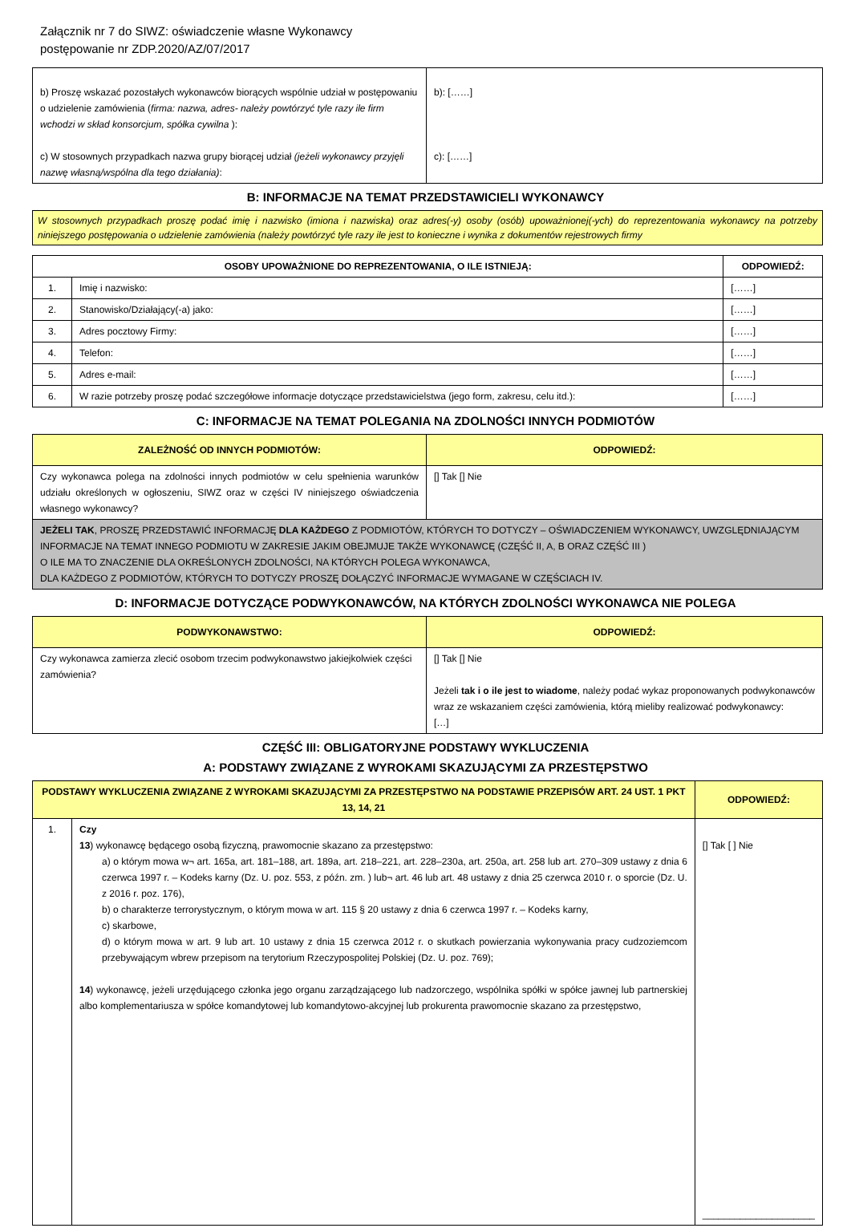Załącznik nr 7 do SIWZ: oświadczenie własne Wykonawcy
postępowanie nr ZDP.2020/AZ/07/2017
| b) Proszę wskazać pozostałych wykonawców biorących wspólnie udział w postępowaniu o udzielenie zamówienia ( firma: nazwa, adres- należy powtórzyć tyle razy ile firm wchodzi w skład konsorcjum, spółka cywilna ): c) W stosownych przypadkach nazwa grupy biorącej udział (jeżeli wykonawcy przyjęli nazwę własną/wspólna dla tego działania) : | b): [……] c): [……] |
B: INFORMACJE NA TEMAT PRZEDSTAWICIELI WYKONAWCY
W stosownych przypadkach proszę podać imię i nazwisko (imiona i nazwiska) oraz adres(-y) osoby (osób) upoważnionej(-ych) do reprezentowania wykonawcy na potrzeby niniejszego postępowania o udzielenie zamówienia (należy powtórzyć tyle razy ile jest to konieczne i wynika z dokumentów rejestrowych firmy
| OSOBY UPOWAŻNIONE DO REPREZENTOWANIA, O ILE ISTNIEJĄ: | | ODPOWIEDŹ: |
| --- | --- | --- |
| 1. | Imię i nazwisko: | [……] |
| 2. | Stanowisko/Działający(-a) jako: | [……] |
| 3. | Adres pocztowy Firmy: | [……] |
| 4. | Telefon: | [……] |
| 5. | Adres e-mail: | [……] |
| 6. | W razie potrzeby proszę podać szczegółowe informacje dotyczące przedstawicielstwa (jego form, zakresu, celu itd.): | [……] |
C: INFORMACJE NA TEMAT POLEGANIA NA ZDOLNOŚCI INNYCH PODMIOTÓW
| ZALEŻNOŚĆ OD INNYCH PODMIOTÓW: | ODPOWIEDŹ: |
| --- | --- |
| Czy wykonawca polega na zdolności innych podmiotów w celu spełnienia warunków udziału określonych w ogłoszeniu, SIWZ oraz w części IV niniejszego oświadczenia własnego wykonawcy? | [] Tak [] Nie |
| JEŻELI TAK , PROSZĘ PRZEDSTAWIĆ INFORMACJĘ DLA KAŻDEGO Z PODMIOTÓW, KTÓRYCH TO DOTYCZY – OŚWIADCZENIEM WYKONAWCY, UWZGLĘDNIAJĄCYM INFORMACJE NA TEMAT INNEGO PODMIOTU W ZAKRESIE JAKIM OBEJMUJE TAKŻE WYKONAWCĘ (CZĘŚĆ II, A, B ORAZ CZĘŚĆ III ) O ILE MA TO ZNACZENIE DLA OKREŚLONYCH ZDOLNOŚCI, NA KTÓRYCH POLEGA WYKONAWCA, DLA KAŻDEGO Z PODMIOTÓW, KTÓRYCH TO DOTYCZY PROSZĘ DOŁĄCZYĆ INFORMACJE WYMAGANE W CZĘŚCIACH IV. | |
D: INFORMACJE DOTYCZĄCE PODWYKONAWCÓW, NA KTÓRYCH ZDOLNOŚCI WYKONAWCA NIE POLEGA
| PODWYKONAWSTWO: | ODPOWIEDŹ: |
| --- | --- |
| Czy wykonawca zamierza zlecić osobom trzecim podwykonawstwo jakiejkolwiek części zamówienia? | [] Tak [] Nie Jeżeli tak i o ile jest to wiadome , należy podać wykaz proponowanych podwykonawców wraz ze wskazaniem części zamówienia, którą mieliby realizować podwykonawcy: […] |
CZĘŚĆ III: OBLIGATORYJNE PODSTAWY WYKLUCZENIA
A: PODSTAWY ZWIĄZANE Z WYROKAMI SKAZUJĄCYMI ZA PRZESTĘPSTWO
| PODSTAWY WYKLUCZENIA ZWIĄZANE Z WYROKAMI SKAZUJĄCYMI ZA PRZESTĘPSTWO NA PODSTAWIE PRZEPISÓW ART. 24 UST. 1 PKT 13, 14, 21 | | ODPOWIEDŹ: |
| --- | --- | --- |
| 1. | Czy 13 ) wykonawcę będącego osobą fizyczną, prawomocnie skazano za przestępstwo: a) o którym mowa w¬ art. 165a, art. 181–188, art. 189a, art. 218–221, art. 228–230a, art. 250a, art. 258 lub art. 270–309 ustawy z dnia 6 czerwca 1997 r. – Kodeks karny (Dz. U. poz. 553, z późn. zm. ) lub¬ art. 46 lub art. 48 ustawy z dnia 25 czerwca 2010 r. o sporcie (Dz. U. z 2016 r. poz. 176), b) o charakterze terrorystycznym, o którym mowa w art. 115 § 20 ustawy z dnia 6 czerwca 1997 r. – Kodeks karny, c) skarbowe, d) o którym mowa w art. 9 lub art. 10 ustawy z dnia 15 czerwca 2012 r. o skutkach powierzania wykonywania pracy cudzoziemcom przebywającym wbrew przepisom na terytorium Rzeczypospolitej Polskiej (Dz. U. poz. 769); 14 ) wykonawcę, jeżeli urzędującego członka jego organu zarządzającego lub nadzorczego, wspólnika spółki w spółce jawnej lub partnerskiej albo komplementariusza w spółce komandytowej lub komandytowo-akcyjnej lub prokurenta prawomocnie skazano za przestępstwo, | [] Tak [ ] Nie _____________________ |